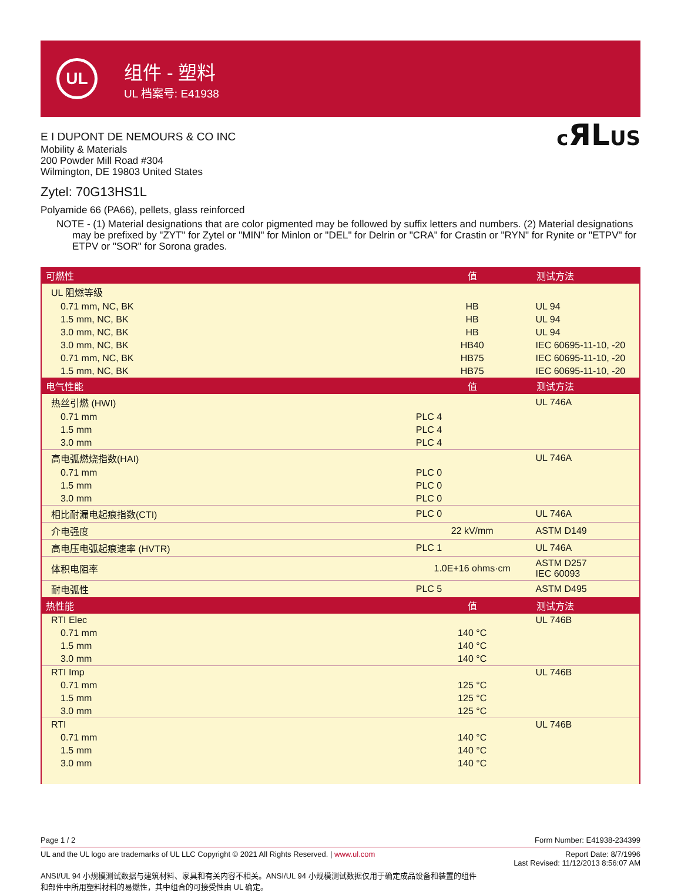UL
组件 - 塑料
UL 档案号: E41938
E I DUPONT DE NEMOURS & CO INC
Mobility & Materials
200 Powder Mill Road #304
Wilmington, DE 19803 United States
cЯLUS
Zytel: 70G13HS1L
Polyamide 66 (PA66), pellets, glass reinforced
NOTE - (1) Material designations that are color pigmented may be followed by suffix letters and numbers. (2) Material designations may be prefixed by "ZYT" for Zytel or "MIN" for Minlon or "DEL" for Delrin or "CRA" for Crastin or "RYN" for Rynite or "ETPV" for ETPV or "SOR" for Sorona grades.
| 可燃性 | 值 | 测试方法 |
| --- | --- | --- |
| UL 阻燃等级 | | |
| 0.71 mm, NC, BK | HB | UL 94 |
| 1.5 mm, NC, BK | HB | UL 94 |
| 3.0 mm, NC, BK | HB | UL 94 |
| 3.0 mm, NC, BK | HB40 | IEC 60695-11-10, -20 |
| 0.71 mm, NC, BK | HB75 | IEC 60695-11-10, -20 |
| 1.5 mm, NC, BK | HB75 | IEC 60695-11-10, -20 |
| 电气性能 | 值 | 测试方法 |
| 热丝引燃 (HWI) | | UL 746A |
| 0.71 mm | PLC 4 | |
| 1.5 mm | PLC 4 | |
| 3.0 mm | PLC 4 | |
| 高电弧燃烧指数(HAI) | | UL 746A |
| 0.71 mm | PLC 0 | |
| 1.5 mm | PLC 0 | |
| 3.0 mm | PLC 0 | |
| 相比耐漏电起痕指数(CTI) | PLC 0 | UL 746A |
| 介电强度 | 22 kV/mm | ASTM D149 |
| 高电压电弧起痕速率 (HVTR) | PLC 1 | UL 746A |
| 体积电阻率 | 1.0E+16 ohms·cm | ASTM D257 IEC 60093 |
| 耐电弧性 | PLC 5 | ASTM D495 |
| 热性能 | 值 | 测试方法 |
| RTI Elec | | UL 746B |
| 0.71 mm | 140 °C | |
| 1.5 mm | 140 °C | |
| 3.0 mm | 140 °C | |
| RTI Imp | | UL 746B |
| 0.71 mm | 125 °C | |
| 1.5 mm | 125 °C | |
| 3.0 mm | 125 °C | |
| RTI | | UL 746B |
| 0.71 mm | 140 °C | |
| 1.5 mm | 140 °C | |
| 3.0 mm | 140 °C | |
Page 1 / 2 Form Number: E41938-234399
UL and the UL logo are trademarks of UL LLC Copyright © 2021 All Rights Reserved. | www.ul.com Report Date: 8/7/1996
Last Revised: 11/12/2013 8:56:07 AM
ANSI/UL 94 小规模测试数据与建筑材料、家具和有关内容不相关。ANSI/UL 94 小规模测试数据仅用于确定成品设备和装置的组件和部件中所用塑料材料的易燃性，其中组合的可接受性由 UL 确定。